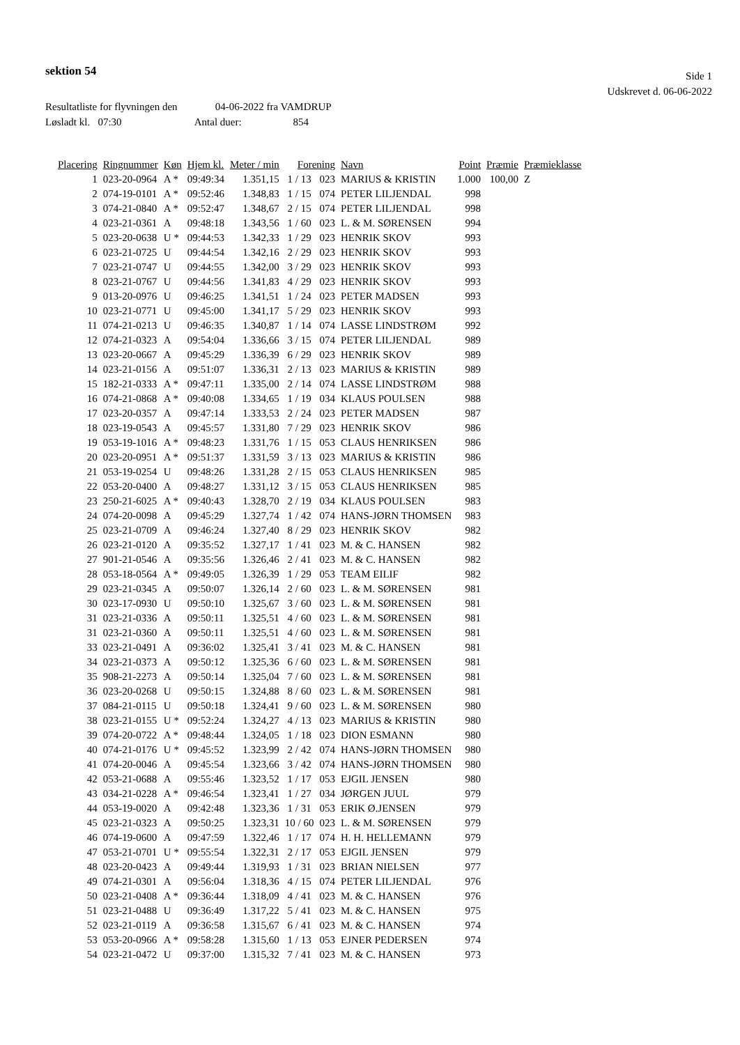sektion 54
Side 1
Udskrevet d. 06-06-2022
Resultatliste for flyvningen den 04-06-2022 fra VAMDRUP
Løsladt kl. 07:30 Antal duer: 854
| Placering | Ringnummer | Køn | Hjem kl. | Meter / min | Forening | | Navn | Point | Præmie | Præmieklasse |
| --- | --- | --- | --- | --- | --- | --- | --- | --- | --- | --- |
| 1 | 023-20-0964 | A * | 09:49:34 | 1.351,15 | 1 / 13 | 023 | MARIUS & KRISTIN | 1.000 | 100,00 | Z |
| 2 | 074-19-0101 | A * | 09:52:46 | 1.348,83 | 1 / 15 | 074 | PETER LILJENDAL | 998 | | |
| 3 | 074-21-0840 | A * | 09:52:47 | 1.348,67 | 2 / 15 | 074 | PETER LILJENDAL | 998 | | |
| 4 | 023-21-0361 | A | 09:48:18 | 1.343,56 | 1 / 60 | 023 | L. & M. SØRENSEN | 994 | | |
| 5 | 023-20-0638 | U * | 09:44:53 | 1.342,33 | 1 / 29 | 023 | HENRIK SKOV | 993 | | |
| 6 | 023-21-0725 | U | 09:44:54 | 1.342,16 | 2 / 29 | 023 | HENRIK SKOV | 993 | | |
| 7 | 023-21-0747 | U | 09:44:55 | 1.342,00 | 3 / 29 | 023 | HENRIK SKOV | 993 | | |
| 8 | 023-21-0767 | U | 09:44:56 | 1.341,83 | 4 / 29 | 023 | HENRIK SKOV | 993 | | |
| 9 | 013-20-0976 | U | 09:46:25 | 1.341,51 | 1 / 24 | 023 | PETER MADSEN | 993 | | |
| 10 | 023-21-0771 | U | 09:45:00 | 1.341,17 | 5 / 29 | 023 | HENRIK SKOV | 993 | | |
| 11 | 074-21-0213 | U | 09:46:35 | 1.340,87 | 1 / 14 | 074 | LASSE LINDSTRØM | 992 | | |
| 12 | 074-21-0323 | A | 09:54:04 | 1.336,66 | 3 / 15 | 074 | PETER LILJENDAL | 989 | | |
| 13 | 023-20-0667 | A | 09:45:29 | 1.336,39 | 6 / 29 | 023 | HENRIK SKOV | 989 | | |
| 14 | 023-21-0156 | A | 09:51:07 | 1.336,31 | 2 / 13 | 023 | MARIUS & KRISTIN | 989 | | |
| 15 | 182-21-0333 | A * | 09:47:11 | 1.335,00 | 2 / 14 | 074 | LASSE LINDSTRØM | 988 | | |
| 16 | 074-21-0868 | A * | 09:40:08 | 1.334,65 | 1 / 19 | 034 | KLAUS POULSEN | 988 | | |
| 17 | 023-20-0357 | A | 09:47:14 | 1.333,53 | 2 / 24 | 023 | PETER MADSEN | 987 | | |
| 18 | 023-19-0543 | A | 09:45:57 | 1.331,80 | 7 / 29 | 023 | HENRIK SKOV | 986 | | |
| 19 | 053-19-1016 | A * | 09:48:23 | 1.331,76 | 1 / 15 | 053 | CLAUS HENRIKSEN | 986 | | |
| 20 | 023-20-0951 | A * | 09:51:37 | 1.331,59 | 3 / 13 | 023 | MARIUS & KRISTIN | 986 | | |
| 21 | 053-19-0254 | U | 09:48:26 | 1.331,28 | 2 / 15 | 053 | CLAUS HENRIKSEN | 985 | | |
| 22 | 053-20-0400 | A | 09:48:27 | 1.331,12 | 3 / 15 | 053 | CLAUS HENRIKSEN | 985 | | |
| 23 | 250-21-6025 | A * | 09:40:43 | 1.328,70 | 2 / 19 | 034 | KLAUS POULSEN | 983 | | |
| 24 | 074-20-0098 | A | 09:45:29 | 1.327,74 | 1 / 42 | 074 | HANS-JØRN THOMSEN | 983 | | |
| 25 | 023-21-0709 | A | 09:46:24 | 1.327,40 | 8 / 29 | 023 | HENRIK SKOV | 982 | | |
| 26 | 023-21-0120 | A | 09:35:52 | 1.327,17 | 1 / 41 | 023 | M. & C. HANSEN | 982 | | |
| 27 | 901-21-0546 | A | 09:35:56 | 1.326,46 | 2 / 41 | 023 | M. & C. HANSEN | 982 | | |
| 28 | 053-18-0564 | A * | 09:49:05 | 1.326,39 | 1 / 29 | 053 | TEAM EILIF | 982 | | |
| 29 | 023-21-0345 | A | 09:50:07 | 1.326,14 | 2 / 60 | 023 | L. & M. SØRENSEN | 981 | | |
| 30 | 023-17-0930 | U | 09:50:10 | 1.325,67 | 3 / 60 | 023 | L. & M. SØRENSEN | 981 | | |
| 31 | 023-21-0336 | A | 09:50:11 | 1.325,51 | 4 / 60 | 023 | L. & M. SØRENSEN | 981 | | |
| 31 | 023-21-0360 | A | 09:50:11 | 1.325,51 | 4 / 60 | 023 | L. & M. SØRENSEN | 981 | | |
| 33 | 023-21-0491 | A | 09:36:02 | 1.325,41 | 3 / 41 | 023 | M. & C. HANSEN | 981 | | |
| 34 | 023-21-0373 | A | 09:50:12 | 1.325,36 | 6 / 60 | 023 | L. & M. SØRENSEN | 981 | | |
| 35 | 908-21-2273 | A | 09:50:14 | 1.325,04 | 7 / 60 | 023 | L. & M. SØRENSEN | 981 | | |
| 36 | 023-20-0268 | U | 09:50:15 | 1.324,88 | 8 / 60 | 023 | L. & M. SØRENSEN | 981 | | |
| 37 | 084-21-0115 | U | 09:50:18 | 1.324,41 | 9 / 60 | 023 | L. & M. SØRENSEN | 980 | | |
| 38 | 023-21-0155 | U * | 09:52:24 | 1.324,27 | 4 / 13 | 023 | MARIUS & KRISTIN | 980 | | |
| 39 | 074-20-0722 | A * | 09:48:44 | 1.324,05 | 1 / 18 | 023 | DION ESMANN | 980 | | |
| 40 | 074-21-0176 | U * | 09:45:52 | 1.323,99 | 2 / 42 | 074 | HANS-JØRN THOMSEN | 980 | | |
| 41 | 074-20-0046 | A | 09:45:54 | 1.323,66 | 3 / 42 | 074 | HANS-JØRN THOMSEN | 980 | | |
| 42 | 053-21-0688 | A | 09:55:46 | 1.323,52 | 1 / 17 | 053 | EJGIL JENSEN | 980 | | |
| 43 | 034-21-0228 | A * | 09:46:54 | 1.323,41 | 1 / 27 | 034 | JØRGEN JUUL | 979 | | |
| 44 | 053-19-0020 | A | 09:42:48 | 1.323,36 | 1 / 31 | 053 | ERIK Ø.JENSEN | 979 | | |
| 45 | 023-21-0323 | A | 09:50:25 | 1.323,31 | 10 / 60 | 023 | L. & M. SØRENSEN | 979 | | |
| 46 | 074-19-0600 | A | 09:47:59 | 1.322,46 | 1 / 17 | 074 | H. H. HELLEMANN | 979 | | |
| 47 | 053-21-0701 | U * | 09:55:54 | 1.322,31 | 2 / 17 | 053 | EJGIL JENSEN | 979 | | |
| 48 | 023-20-0423 | A | 09:49:44 | 1.319,93 | 1 / 31 | 023 | BRIAN NIELSEN | 977 | | |
| 49 | 074-21-0301 | A | 09:56:04 | 1.318,36 | 4 / 15 | 074 | PETER LILJENDAL | 976 | | |
| 50 | 023-21-0408 | A * | 09:36:44 | 1.318,09 | 4 / 41 | 023 | M. & C. HANSEN | 976 | | |
| 51 | 023-21-0488 | U | 09:36:49 | 1.317,22 | 5 / 41 | 023 | M. & C. HANSEN | 975 | | |
| 52 | 023-21-0119 | A | 09:36:58 | 1.315,67 | 6 / 41 | 023 | M. & C. HANSEN | 974 | | |
| 53 | 053-20-0966 | A * | 09:58:28 | 1.315,60 | 1 / 13 | 053 | EJNER PEDERSEN | 974 | | |
| 54 | 023-21-0472 | U | 09:37:00 | 1.315,32 | 7 / 41 | 023 | M. & C. HANSEN | 973 | | |